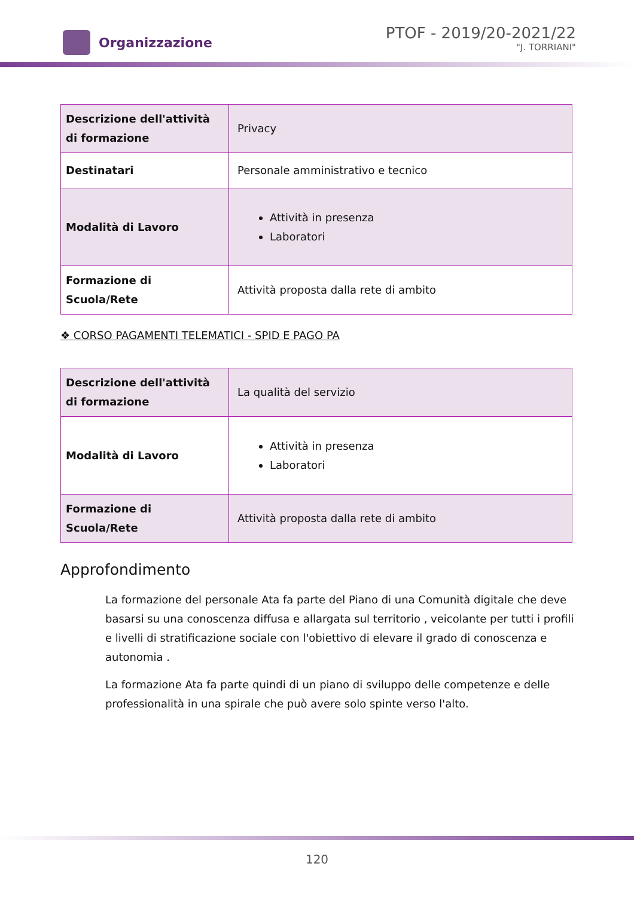Organizzazione
PTOF - 2019/20-2021/22
"J. TORRIANI"
| Descrizione dell'attività di formazione | Privacy |
| Destinatari | Personale amministrativo e tecnico |
| Modalità di Lavoro | Attività in presenza Laboratori |
| Formazione di Scuola/Rete | Attività proposta dalla rete di ambito |
❖ CORSO PAGAMENTI TELEMATICI - SPID E PAGO PA
| Descrizione dell'attività di formazione | La qualità del servizio |
| Modalità di Lavoro | Attività in presenza Laboratori |
| Formazione di Scuola/Rete | Attività proposta dalla rete di ambito |
Approfondimento
La formazione del personale Ata fa parte del Piano di una Comunità digitale che deve basarsi su una conoscenza diffusa e allargata sul territorio , veicolante per tutti i profili e livelli di stratificazione sociale con l'obiettivo di elevare il grado di conoscenza e autonomia .
La formazione Ata fa parte quindi di un piano di sviluppo delle competenze e delle professionalità in una spirale che può avere solo spinte verso l'alto.
120